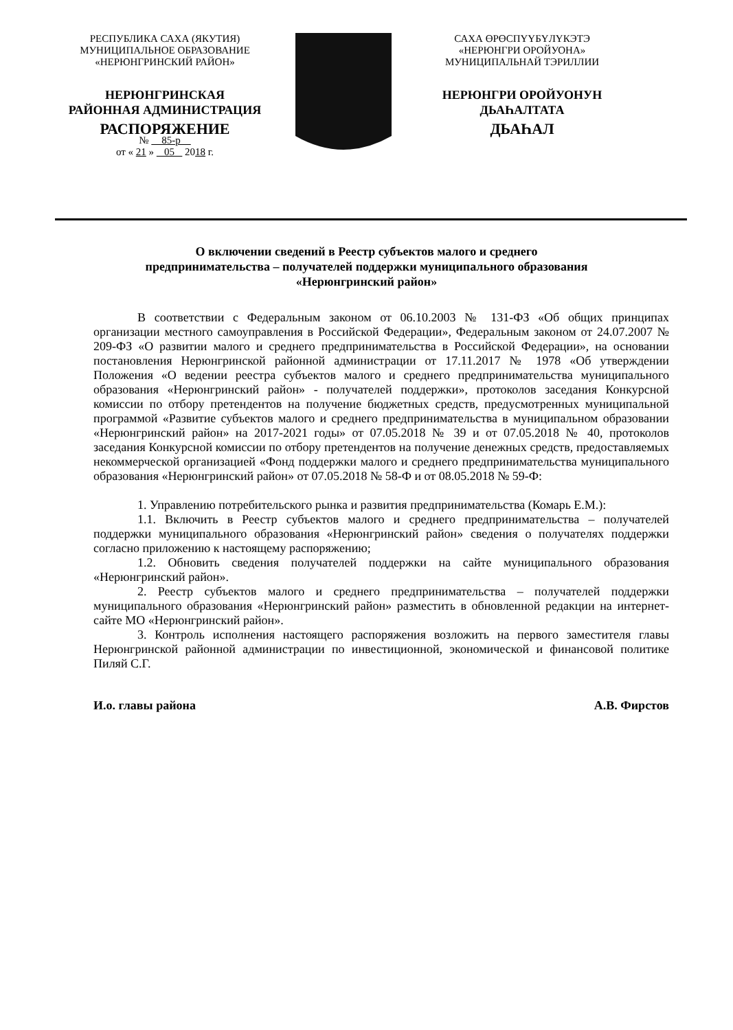РЕСПУБЛИКА САХА (ЯКУТИЯ)
МУНИЦИПАЛЬНОЕ ОБРАЗОВАНИЕ
«НЕРЮНГРИНСКИЙ РАЙОН»
НЕРЮНГРИНСКАЯ
РАЙОННАЯ АДМИНИСТРАЦИЯ
РАСПОРЯЖЕНИЕ
№ 85-р
от « 21 » 05 2018 г.
САХА ӨРӨСПҮҮБҮЛҮКЭТЭ
«НЕРЮНГРИ ОРОЙУОНА»
МУНИЦИПАЛЬНАЙ ТЭРИЛЛИИ
НЕРЮНГРИ ОРОЙУОНУН
ДЬАҺАЛТАТА
ДЬАҺАЛ
О включении сведений в Реестр субъектов малого и среднего
предпринимательства – получателей поддержки муниципального образования
«Нерюнгринский район»
В соответствии с Федеральным законом от 06.10.2003 № 131-ФЗ «Об общих принципах организации местного самоуправления в Российской Федерации», Федеральным законом от 24.07.2007 № 209-ФЗ «О развитии малого и среднего предпринимательства в Российской Федерации», на основании постановления Нерюнгринской районной администрации от 17.11.2017 № 1978 «Об утверждении Положения «О ведении реестра субъектов малого и среднего предпринимательства муниципального образования «Нерюнгринский район» - получателей поддержки», протоколов заседания Конкурсной комиссии по отбору претендентов на получение бюджетных средств, предусмотренных муниципальной программой «Развитие субъектов малого и среднего предпринимательства в муниципальном образовании «Нерюнгринский район» на 2017-2021 годы» от 07.05.2018 № 39 и от 07.05.2018 № 40, протоколов заседания Конкурсной комиссии по отбору претендентов на получение денежных средств, предоставляемых некоммерческой организацией «Фонд поддержки малого и среднего предпринимательства муниципального образования «Нерюнгринский район» от 07.05.2018 № 58-Ф и от 08.05.2018 № 59-Ф:
1. Управлению потребительского рынка и развития предпринимательства (Комарь Е.М.):
1.1. Включить в Реестр субъектов малого и среднего предпринимательства – получателей поддержки муниципального образования «Нерюнгринский район» сведения о получателях поддержки согласно приложению к настоящему распоряжению;
1.2. Обновить сведения получателей поддержки на сайте муниципального образования «Нерюнгринский район».
2. Реестр субъектов малого и среднего предпринимательства – получателей поддержки муниципального образования «Нерюнгринский район» разместить в обновленной редакции на интернет-сайте МО «Нерюнгринский район».
3. Контроль исполнения настоящего распоряжения возложить на первого заместителя главы Нерюнгринской районной администрации по инвестиционной, экономической и финансовой политике Пиляй С.Г.
И.о. главы района А.В. Фирстов